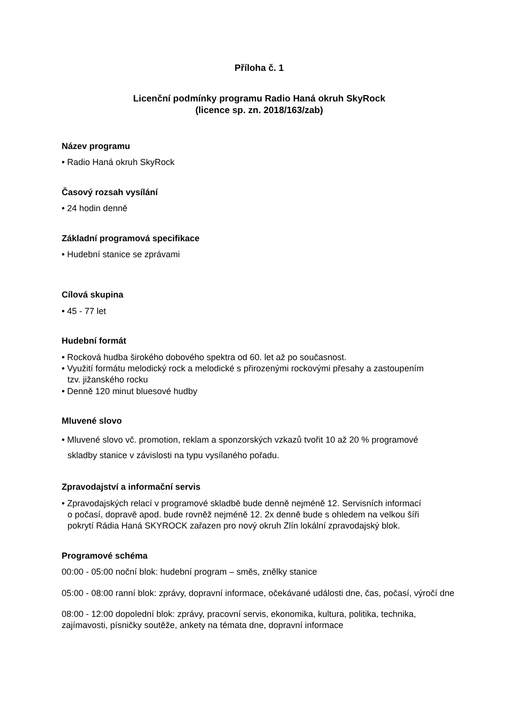Příloha č. 1
Licenční podmínky programu Radio Haná okruh SkyRock
(licence sp. zn. 2018/163/zab)
Název programu
• Radio Haná okruh SkyRock
Časový rozsah vysílání
• 24 hodin denně
Základní programová specifikace
• Hudební stanice se zprávami
Cílová skupina
• 45 - 77 let
Hudební formát
• Rocková hudba širokého dobového spektra od 60. let až po současnost.
• Využití formátu melodický rock a melodické s přirozenými rockovými přesahy a zastoupením
tzv. jižanského rocku
• Denně 120 minut bluesové hudby
Mluvené slovo
• Mluvené slovo vč. promotion, reklam a sponzorských vzkazů tvořit 10 až 20 % programové
skladby stanice v závislosti na typu vysílaného pořadu.
Zpravodajství a informační servis
• Zpravodajských relací v programové skladbě bude denně nejméně 12. Servisních informací
o počasí, dopravě apod. bude rovněž nejméně 12. 2x denně bude s ohledem na velkou šíři
pokrytí Rádia Haná SKYROCK zařazen pro nový okruh Zlín lokální zpravodajský blok.
Programové schéma
00:00 - 05:00 noční blok: hudební program – směs, znělky stanice
05:00 - 08:00 ranní blok: zprávy, dopravní informace, očekávané události dne, čas, počasí, výročí dne
08:00 - 12:00 dopolední blok: zprávy, pracovní servis, ekonomika, kultura, politika, technika, zajímavosti, písničky soutěže, ankety na témata dne, dopravní informace